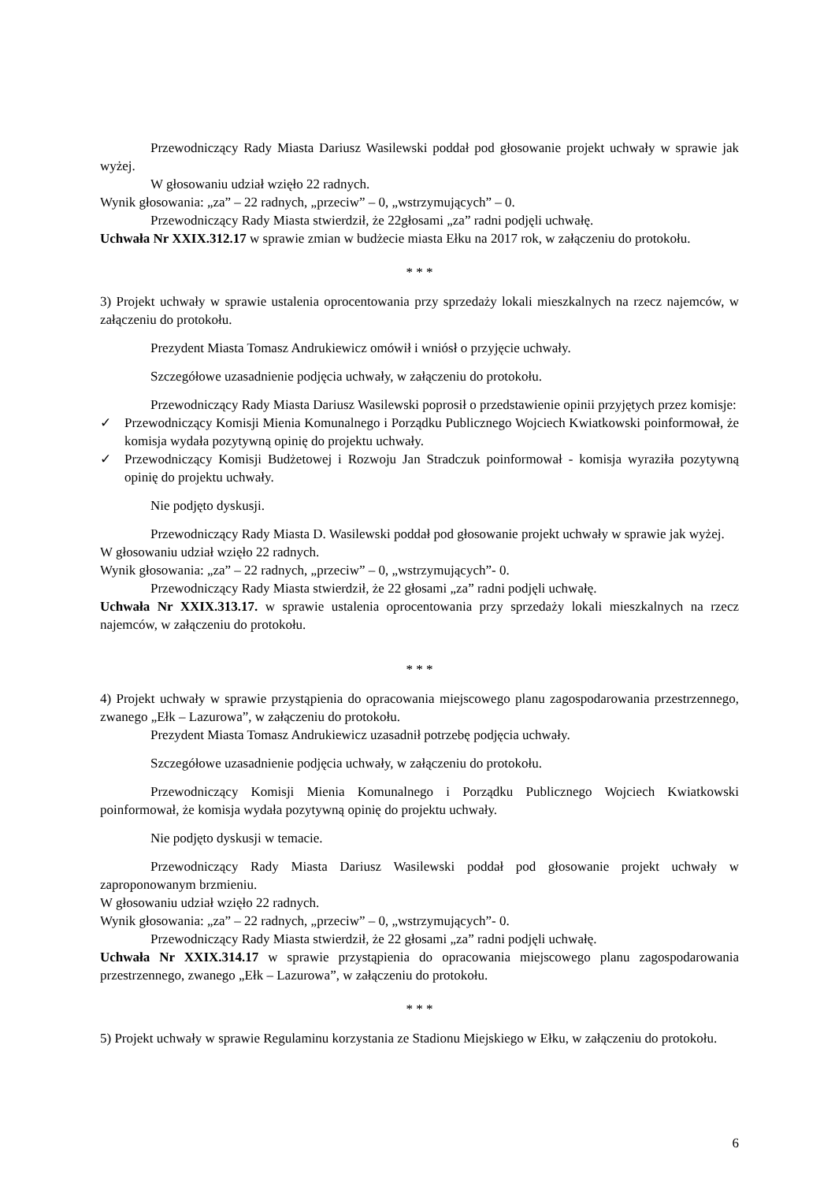Przewodniczący Rady Miasta Dariusz Wasilewski poddał pod głosowanie projekt uchwały w sprawie jak wyżej.
W głosowaniu udział wzięło 22 radnych.
Wynik głosowania: „za” – 22 radnych, „przeciw” – 0, „wstrzymujących” – 0.
Przewodniczący Rady Miasta stwierdził, że 22głosami „za” radni podjęli uchwałę.
Uchwała Nr XXIX.312.17 w sprawie zmian w budżecie miasta Ełku na 2017 rok, w załączeniu do protokołu.
* * *
3) Projekt uchwały w sprawie ustalenia oprocentowania przy sprzedaży lokali mieszkalnych na rzecz najemców, w załączeniu do protokołu.
Prezydent Miasta Tomasz Andrukiewicz omówił i wniósł o przyjęcie uchwały.
Szczegółowe uzasadnienie podjęcia uchwały, w załączeniu do protokołu.
Przewodniczący Rady Miasta Dariusz Wasilewski poprosił o przedstawienie opinii przyjętych przez komisje:
✓ Przewodniczący Komisji Mienia Komunalnego i Porządku Publicznego Wojciech Kwiatkowski poinformował, że komisja wydała pozytywną opinię do projektu uchwały.
✓ Przewodniczący Komisji Budżetowej i Rozwoju Jan Stradczuk poinformował - komisja wyraziła pozytywną opinię do projektu uchwały.
Nie podjęto dyskusji.
Przewodniczący Rady Miasta D. Wasilewski poddał pod głosowanie projekt uchwały w sprawie jak wyżej.
W głosowaniu udział wzięło 22 radnych.
Wynik głosowania: „za” – 22 radnych, „przeciw” – 0, „wstrzymujących”- 0.
Przewodniczący Rady Miasta stwierdził, że 22 głosami „za” radni podjęli uchwałę.
Uchwała Nr XXIX.313.17. w sprawie ustalenia oprocentowania przy sprzedaży lokali mieszkalnych na rzecz najemców, w załączeniu do protokołu.
* * *
4) Projekt uchwały w sprawie przystąpienia do opracowania miejscowego planu zagospodarowania przestrzennego, zwanego „Ełk – Lazurowa”, w załączeniu do protokołu.
Prezydent Miasta Tomasz Andrukiewicz uzasadnił potrzebę podjęcia uchwały.
Szczegółowe uzasadnienie podjęcia uchwały, w załączeniu do protokołu.
Przewodniczący Komisji Mienia Komunalnego i Porządku Publicznego Wojciech Kwiatkowski poinformował, że komisja wydała pozytywną opinię do projektu uchwały.
Nie podjęto dyskusji w temacie.
Przewodniczący Rady Miasta Dariusz Wasilewski poddał pod głosowanie projekt uchwały w zaproponowanym brzmieniu.
W głosowaniu udział wzięło 22 radnych.
Wynik głosowania: „za” – 22 radnych, „przeciw” – 0, „wstrzymujących”- 0.
Przewodniczący Rady Miasta stwierdził, że 22 głosami „za” radni podjęli uchwałę.
Uchwała Nr XXIX.314.17 w sprawie przystąpienia do opracowania miejscowego planu zagospodarowania przestrzennego, zwanego „Ełk – Lazurowa”, w załączeniu do protokołu.
* * *
5) Projekt uchwały w sprawie Regulaminu korzystania ze Stadionu Miejskiego w Ełku, w załączeniu do protokołu.
6